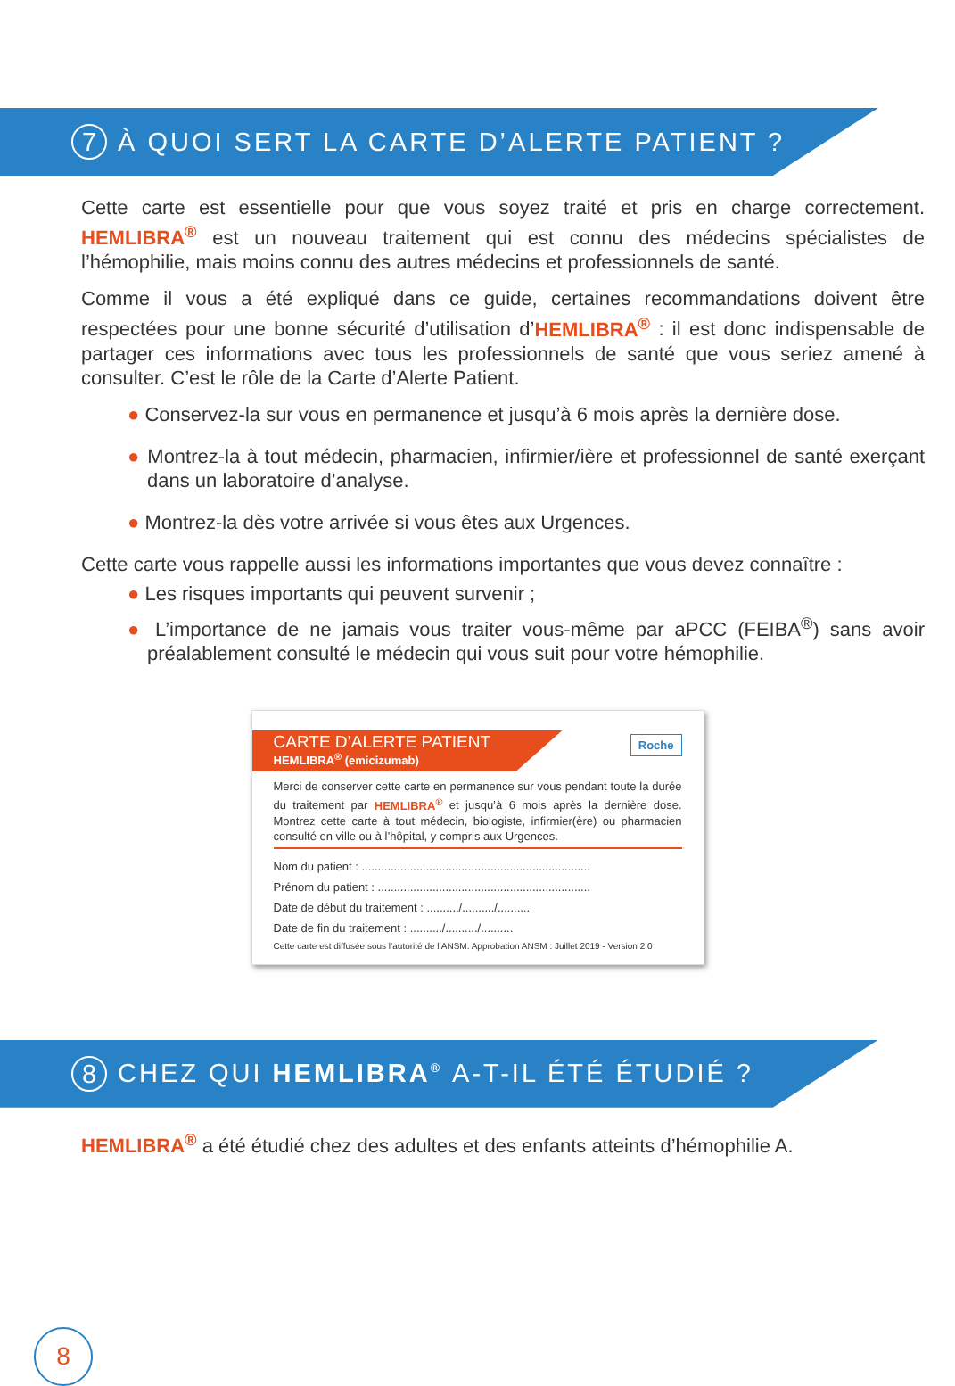7 À QUOI SERT LA CARTE D’ALERTE PATIENT ?
Cette carte est essentielle pour que vous soyez traité et pris en charge correctement. HEMLIBRA<sup>®</sup> est un nouveau traitement qui est connu des médecins spécialistes de l’hémophilie, mais moins connu des autres médecins et professionnels de santé.
Comme il vous a été expliqué dans ce guide, certaines recommandations doivent être respectées pour une bonne sécurité d’utilisation d’HEMLIBRA<sup>®</sup> : il est donc indispensable de partager ces informations avec tous les professionnels de santé que vous seriez amené à consulter. C’est le rôle de la Carte d’Alerte Patient.
● Conservez-la sur vous en permanence et jusqu’à 6 mois après la dernière dose.
● Montrez-la à tout médecin, pharmacien, infirmier/ière et professionnel de santé exerçant dans un laboratoire d’analyse.
● Montrez-la dès votre arrivée si vous êtes aux Urgences.
Cette carte vous rappelle aussi les informations importantes que vous devez connaître :
● Les risques importants qui peuvent survenir ;
● L’importance de ne jamais vous traiter vous-même par aPCC (FEIBA<sup>®</sup>) sans avoir préalablement consulté le médecin qui vous suit pour votre hémophilie.
CARTE D’ALERTE PATIENT
HEMLIBRA<sup>®</sup> (emicizumab)
Roche
Merci de conserver cette carte en permanence sur vous pendant toute la durée du traitement par HEMLIBRA<sup>®</sup> et jusqu’à 6 mois après la dernière dose. Montrez cette carte à tout médecin, biologiste, infirmier(ère) ou pharmacien consulté en ville ou à l’hôpital, y compris aux Urgences.
Nom du patient : .......................................................................
Prénom du patient : ..................................................................
Date de début du traitement : ........../........../..........
Date de fin du traitement : ........../........../..........
Cette carte est diffusée sous l’autorité de l’ANSM. Approbation ANSM : Juillet 2019 - Version 2.0
8 CHEZ QUI HEMLIBRA<sup>®</sup> A-T-IL ÉTÉ ÉTUDIÉ ?
HEMLIBRA<sup>®</sup> a été étudié chez des adultes et des enfants atteints d’hémophilie A.
8